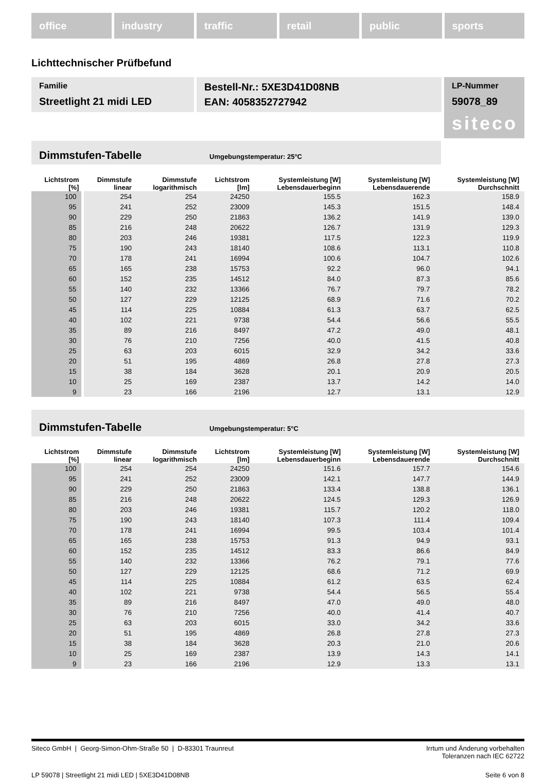office industry traffic retail public sports
Lichttechnischer Prüfbefund
Familie
Streetlight 21 midi LED
Bestell-Nr.: 5XE3D41D08NB
EAN: 4058352727942
LP-Nummer
59078_89
siteco
Dimmstufen-Tabelle Umgebungstemperatur: 25°C
| Lichtstrom [%] | Dimmstufe linear | Dimmstufe logarithmisch | Lichtstrom [lm] | Systemleistung [W] Lebensdauerbeginn | Systemleistung [W] Lebensdauerende | Systemleistung [W] Durchschnitt |
| --- | --- | --- | --- | --- | --- | --- |
| 100 | 254 | 254 | 24250 | 155.5 | 162.3 | 158.9 |
| 95 | 241 | 252 | 23009 | 145.3 | 151.5 | 148.4 |
| 90 | 229 | 250 | 21863 | 136.2 | 141.9 | 139.0 |
| 85 | 216 | 248 | 20622 | 126.7 | 131.9 | 129.3 |
| 80 | 203 | 246 | 19381 | 117.5 | 122.3 | 119.9 |
| 75 | 190 | 243 | 18140 | 108.6 | 113.1 | 110.8 |
| 70 | 178 | 241 | 16994 | 100.6 | 104.7 | 102.6 |
| 65 | 165 | 238 | 15753 | 92.2 | 96.0 | 94.1 |
| 60 | 152 | 235 | 14512 | 84.0 | 87.3 | 85.6 |
| 55 | 140 | 232 | 13366 | 76.7 | 79.7 | 78.2 |
| 50 | 127 | 229 | 12125 | 68.9 | 71.6 | 70.2 |
| 45 | 114 | 225 | 10884 | 61.3 | 63.7 | 62.5 |
| 40 | 102 | 221 | 9738 | 54.4 | 56.6 | 55.5 |
| 35 | 89 | 216 | 8497 | 47.2 | 49.0 | 48.1 |
| 30 | 76 | 210 | 7256 | 40.0 | 41.5 | 40.8 |
| 25 | 63 | 203 | 6015 | 32.9 | 34.2 | 33.6 |
| 20 | 51 | 195 | 4869 | 26.8 | 27.8 | 27.3 |
| 15 | 38 | 184 | 3628 | 20.1 | 20.9 | 20.5 |
| 10 | 25 | 169 | 2387 | 13.7 | 14.2 | 14.0 |
| 9 | 23 | 166 | 2196 | 12.7 | 13.1 | 12.9 |
Dimmstufen-Tabelle Umgebungstemperatur: 5°C
| Lichtstrom [%] | Dimmstufe linear | Dimmstufe logarithmisch | Lichtstrom [lm] | Systemleistung [W] Lebensdauerbeginn | Systemleistung [W] Lebensdauerende | Systemleistung [W] Durchschnitt |
| --- | --- | --- | --- | --- | --- | --- |
| 100 | 254 | 254 | 24250 | 151.6 | 157.7 | 154.6 |
| 95 | 241 | 252 | 23009 | 142.1 | 147.7 | 144.9 |
| 90 | 229 | 250 | 21863 | 133.4 | 138.8 | 136.1 |
| 85 | 216 | 248 | 20622 | 124.5 | 129.3 | 126.9 |
| 80 | 203 | 246 | 19381 | 115.7 | 120.2 | 118.0 |
| 75 | 190 | 243 | 18140 | 107.3 | 111.4 | 109.4 |
| 70 | 178 | 241 | 16994 | 99.5 | 103.4 | 101.4 |
| 65 | 165 | 238 | 15753 | 91.3 | 94.9 | 93.1 |
| 60 | 152 | 235 | 14512 | 83.3 | 86.6 | 84.9 |
| 55 | 140 | 232 | 13366 | 76.2 | 79.1 | 77.6 |
| 50 | 127 | 229 | 12125 | 68.6 | 71.2 | 69.9 |
| 45 | 114 | 225 | 10884 | 61.2 | 63.5 | 62.4 |
| 40 | 102 | 221 | 9738 | 54.4 | 56.5 | 55.4 |
| 35 | 89 | 216 | 8497 | 47.0 | 49.0 | 48.0 |
| 30 | 76 | 210 | 7256 | 40.0 | 41.4 | 40.7 |
| 25 | 63 | 203 | 6015 | 33.0 | 34.2 | 33.6 |
| 20 | 51 | 195 | 4869 | 26.8 | 27.8 | 27.3 |
| 15 | 38 | 184 | 3628 | 20.3 | 21.0 | 20.6 |
| 10 | 25 | 169 | 2387 | 13.9 | 14.3 | 14.1 |
| 9 | 23 | 166 | 2196 | 12.9 | 13.3 | 13.1 |
Siteco GmbH | Georg-Simon-Ohm-Straße 50 | D-83301 Traunreut
Irrtum und Änderung vorbehalten
Toleranzen nach IEC 62722
LP 59078 | Streetlight 21 midi LED | 5XE3D41D08NB
Seite 6 von 8